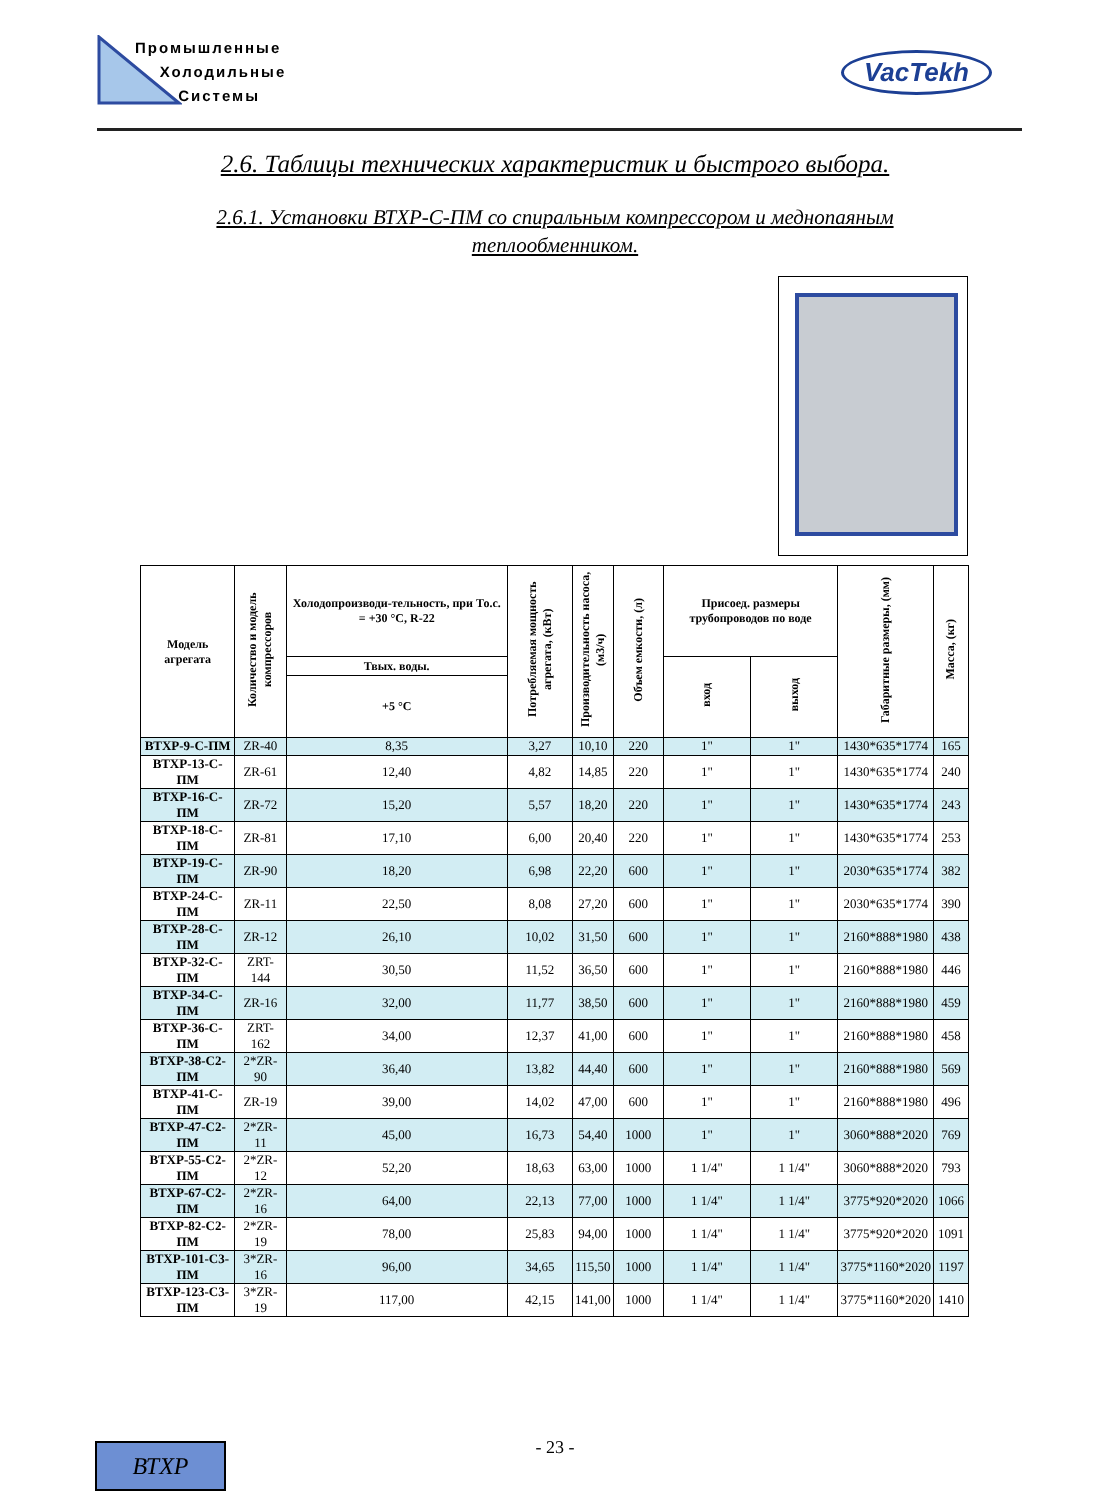Промышленные
Холодильные
Системы
VacTekh
2.6. Таблицы технических характеристик и быстрого выбора.
2.6.1. Установки ВТХР-С-ПМ со спиральным компрессором и меднопаяным теплообменником.
| Модель агрегата | Количество и модель компрессоров | Холодопроизводи-тельность, при То.с. = +30 °С, R-22 | Потребляемая мощность агрегата, (кВт) | Производительность насоса, (м3/ч) | Объем емкости, (л) | Присоед. размеры трубопроводов по воде | | Габаритные размеры, (мм) | Масса, (кг) |
| --- | --- | --- | --- | --- | --- | --- | --- | --- | --- |
| | | Твых. воды. | | | | вход | выход | | |
| | | +5 °С | | | | | | | |
| ВТХР-9-С-ПМ | ZR-40 | 8,35 | 3,27 | 10,10 | 220 | 1" | 1" | 1430*635*1774 | 165 |
| ВТХР-13-С-ПМ | ZR-61 | 12,40 | 4,82 | 14,85 | 220 | 1" | 1" | 1430*635*1774 | 240 |
| ВТХР-16-С-ПМ | ZR-72 | 15,20 | 5,57 | 18,20 | 220 | 1" | 1" | 1430*635*1774 | 243 |
| ВТХР-18-С-ПМ | ZR-81 | 17,10 | 6,00 | 20,40 | 220 | 1" | 1" | 1430*635*1774 | 253 |
| ВТХР-19-С-ПМ | ZR-90 | 18,20 | 6,98 | 22,20 | 600 | 1" | 1" | 2030*635*1774 | 382 |
| ВТХР-24-С-ПМ | ZR-11 | 22,50 | 8,08 | 27,20 | 600 | 1" | 1" | 2030*635*1774 | 390 |
| ВТХР-28-С-ПМ | ZR-12 | 26,10 | 10,02 | 31,50 | 600 | 1" | 1" | 2160*888*1980 | 438 |
| ВТХР-32-С-ПМ | ZRT-144 | 30,50 | 11,52 | 36,50 | 600 | 1" | 1" | 2160*888*1980 | 446 |
| ВТХР-34-С-ПМ | ZR-16 | 32,00 | 11,77 | 38,50 | 600 | 1" | 1" | 2160*888*1980 | 459 |
| ВТХР-36-С-ПМ | ZRT-162 | 34,00 | 12,37 | 41,00 | 600 | 1" | 1" | 2160*888*1980 | 458 |
| ВТХР-38-С2-ПМ | 2*ZR-90 | 36,40 | 13,82 | 44,40 | 600 | 1" | 1" | 2160*888*1980 | 569 |
| ВТХР-41-С-ПМ | ZR-19 | 39,00 | 14,02 | 47,00 | 600 | 1" | 1" | 2160*888*1980 | 496 |
| ВТХР-47-С2-ПМ | 2*ZR-11 | 45,00 | 16,73 | 54,40 | 1000 | 1" | 1" | 3060*888*2020 | 769 |
| ВТХР-55-С2-ПМ | 2*ZR-12 | 52,20 | 18,63 | 63,00 | 1000 | 1 1/4" | 1 1/4" | 3060*888*2020 | 793 |
| ВТХР-67-С2-ПМ | 2*ZR-16 | 64,00 | 22,13 | 77,00 | 1000 | 1 1/4" | 1 1/4" | 3775*920*2020 | 1066 |
| ВТХР-82-С2-ПМ | 2*ZR-19 | 78,00 | 25,83 | 94,00 | 1000 | 1 1/4" | 1 1/4" | 3775*920*2020 | 1091 |
| ВТХР-101-С3-ПМ | 3*ZR-16 | 96,00 | 34,65 | 115,50 | 1000 | 1 1/4" | 1 1/4" | 3775*1160*2020 | 1197 |
| ВТХР-123-С3-ПМ | 3*ZR-19 | 117,00 | 42,15 | 141,00 | 1000 | 1 1/4" | 1 1/4" | 3775*1160*2020 | 1410 |
- 23 - ВТХР